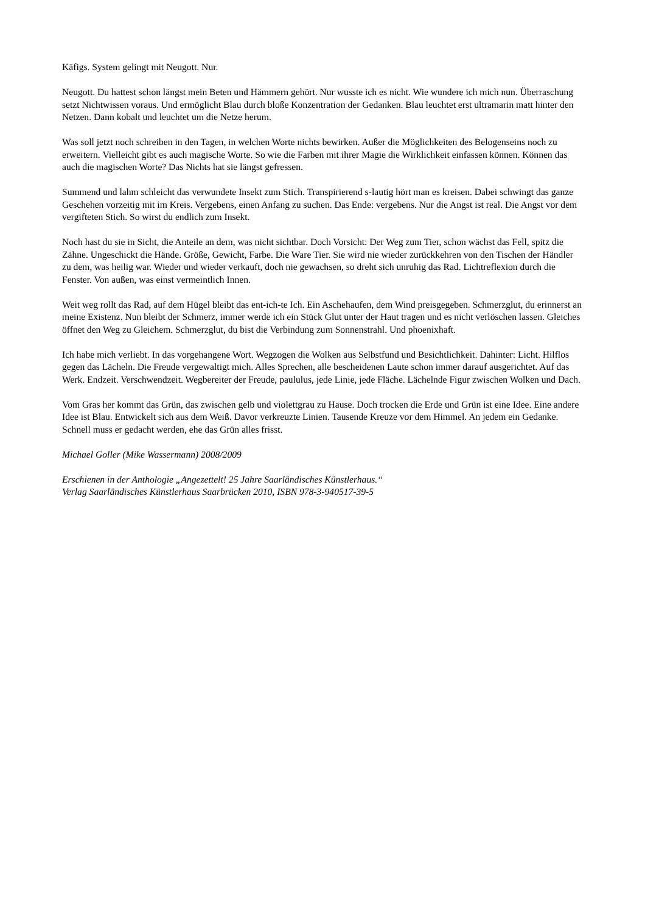Käfigs. System gelingt mit Neugott. Nur.
Neugott. Du hattest schon längst mein Beten und Hämmern gehört. Nur wusste ich es nicht. Wie wundere ich mich nun. Überraschung setzt Nichtwissen voraus. Und ermöglicht Blau durch bloße Konzentration der Gedanken. Blau leuchtet erst ultramarin matt hinter den Netzen. Dann kobalt und leuchtet um die Netze herum.
Was soll jetzt noch schreiben in den Tagen, in welchen Worte nichts bewirken. Außer die Möglichkeiten des Belogenseins noch zu erweitern. Vielleicht gibt es auch magische Worte. So wie die Farben mit ihrer Magie die Wirklichkeit einfassen können. Können das auch die magischen Worte? Das Nichts hat sie längst gefressen.
Summend und lahm schleicht das verwundete Insekt zum Stich. Transpirierend s-lautig hört man es kreisen. Dabei schwingt das ganze Geschehen vorzeitig mit im Kreis. Vergebens, einen Anfang zu suchen. Das Ende: vergebens. Nur die Angst ist real. Die Angst vor dem vergifteten Stich. So wirst du endlich zum Insekt.
Noch hast du sie in Sicht, die Anteile an dem, was nicht sichtbar. Doch Vorsicht: Der Weg zum Tier, schon wächst das Fell, spitz die Zähne. Ungeschickt die Hände. Größe, Gewicht, Farbe. Die Ware Tier. Sie wird nie wieder zurückkehren von den Tischen der Händler zu dem, was heilig war. Wieder und wieder verkauft, doch nie gewachsen, so dreht sich unruhig das Rad. Lichtreflexion durch die Fenster. Von außen, was einst vermeintlich Innen.
Weit weg rollt das Rad, auf dem Hügel bleibt das ent-ich-te Ich. Ein Aschehaufen, dem Wind preisgegeben. Schmerzglut, du erinnerst an meine Existenz. Nun bleibt der Schmerz, immer werde ich ein Stück Glut unter der Haut tragen und es nicht verlöschen lassen. Gleiches öffnet den Weg zu Gleichem. Schmerzglut, du bist die Verbindung zum Sonnenstrahl. Und phoenixhaft.
Ich habe mich verliebt. In das vorgehangene Wort. Wegzogen die Wolken aus Selbstfund und Besichtlichkeit. Dahinter: Licht. Hilflos gegen das Lächeln. Die Freude vergewaltigt mich. Alles Sprechen, alle bescheidenen Laute schon immer darauf ausgerichtet. Auf das Werk. Endzeit. Verschwendzeit. Wegbereiter der Freude, paululus, jede Linie, jede Fläche. Lächelnde Figur zwischen Wolken und Dach.
Vom Gras her kommt das Grün, das zwischen gelb und violettgrau zu Hause. Doch trocken die Erde und Grün ist eine Idee. Eine andere Idee ist Blau. Entwickelt sich aus dem Weiß. Davor verkreuzte Linien. Tausende Kreuze vor dem Himmel. An jedem ein Gedanke. Schnell muss er gedacht werden, ehe das Grün alles frisst.
Michael Goller (Mike Wassermann) 2008/2009
Erschienen in der Anthologie „Angezettelt! 25 Jahre Saarländisches Künstlerhaus.“
Verlag Saarländisches Künstlerhaus Saarbrücken 2010, ISBN 978-3-940517-39-5